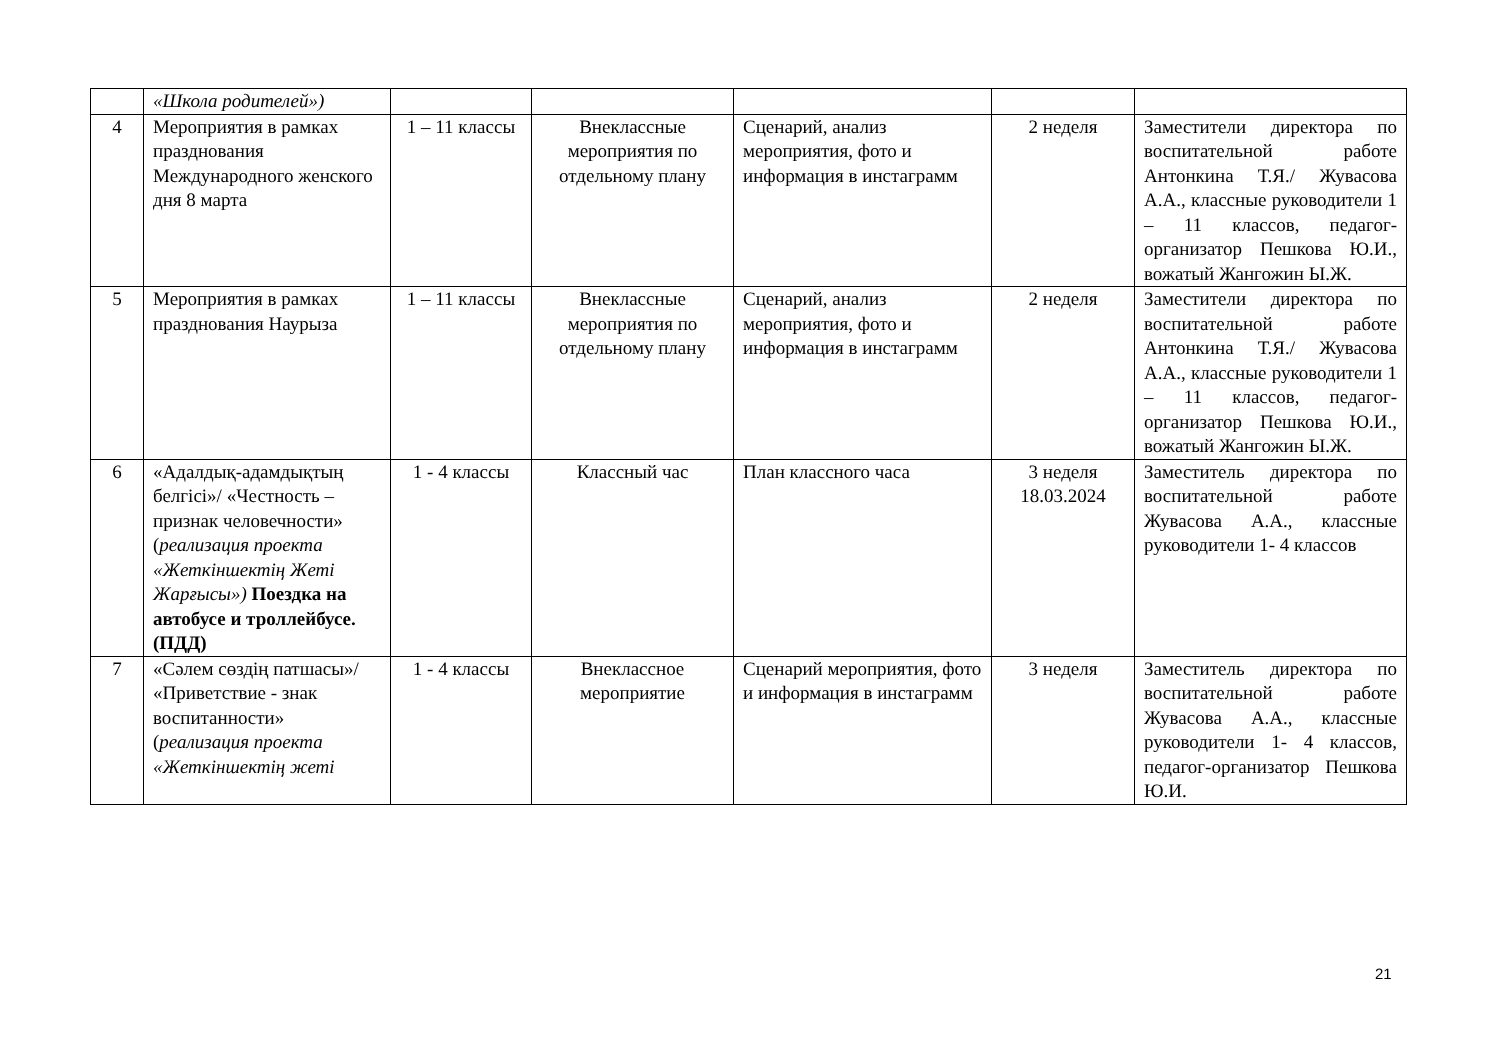| | «Школа родителей») | | | | | |
| 4 | Мероприятия в рамках празднования Международного женского дня 8 марта | 1 – 11 классы | Внеклассные мероприятия по отдельному плану | Сценарий, анализ мероприятия, фото и информация в инстаграмм | 2 неделя | Заместители директора по воспитательной работе Антонкина Т.Я./ Жувасова А.А., классные руководители 1 – 11 классов, педагог-организатор Пешкова Ю.И., вожатый Жангожин Ы.Ж. |
| 5 | Мероприятия в рамках празднования Наурыза | 1 – 11 классы | Внеклассные мероприятия по отдельному плану | Сценарий, анализ мероприятия, фото и информация в инстаграмм | 2 неделя | Заместители директора по воспитательной работе Антонкина Т.Я./ Жувасова А.А., классные руководители 1 – 11 классов, педагог-организатор Пешкова Ю.И., вожатый Жангожин Ы.Ж. |
| 6 | «Адалдық-адамдықтың белгісі»/ «Честность – признак человечности» ( реализация проекта «Жеткіншектің Жеті Жарғысы») Поездка на автобусе и троллейбусе. (ПДД) | 1 - 4 классы | Классный час | План классного часа | 3 неделя 18.03.2024 | Заместитель директора по воспитательной работе Жувасова А.А., классные руководители 1- 4 классов |
| 7 | «Сәлем сөздің патшасы»/ «Приветствие - знак воспитанности» ( реализация проекта «Жеткіншектің жеті | 1 - 4 классы | Внеклассное мероприятие | Сценарий мероприятия, фото и информация в инстаграмм | 3 неделя | Заместитель директора по воспитательной работе Жувасова А.А., классные руководители 1- 4 классов, педагог-организатор Пешкова Ю.И. |
21